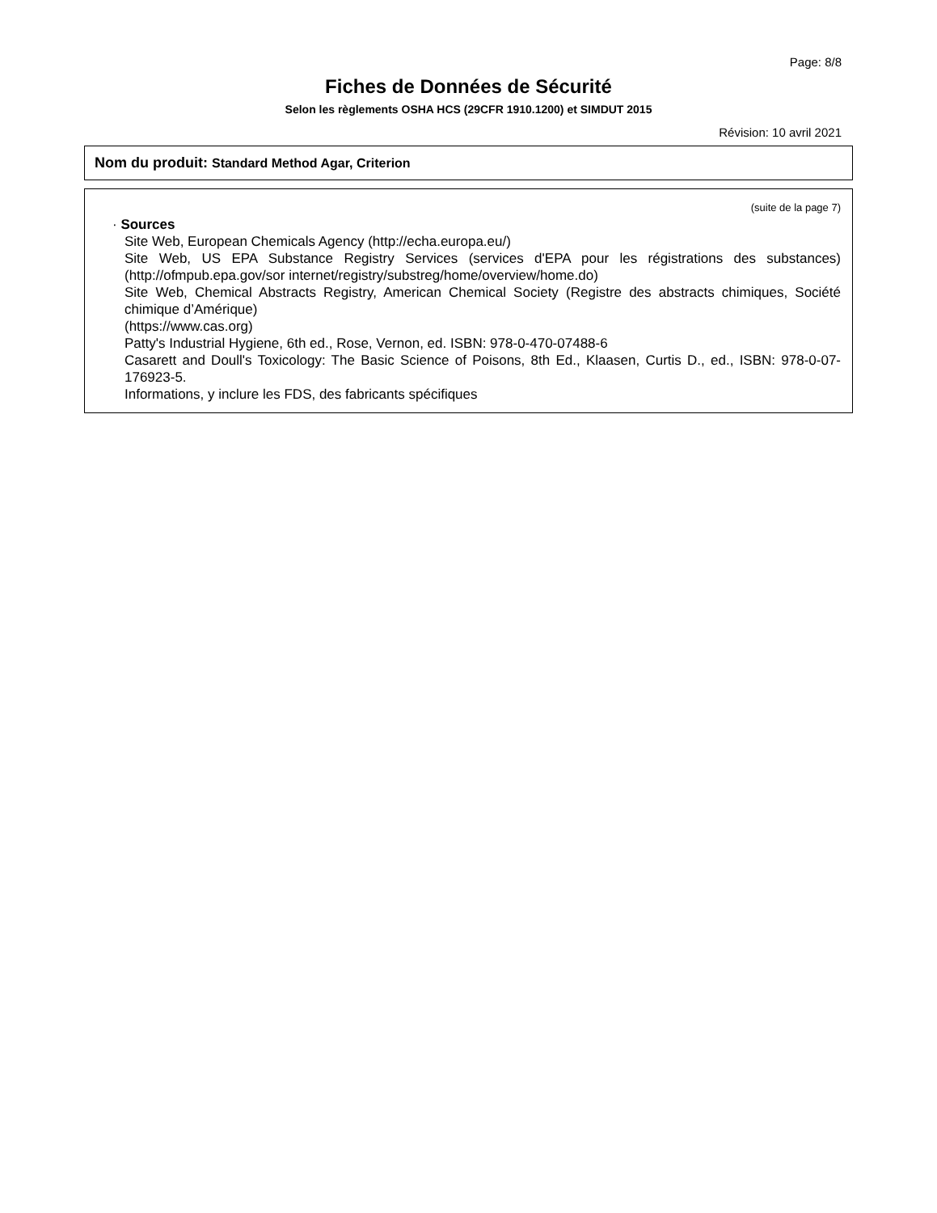Page: 8/8
Fiches de Données de Sécurité
Selon les règlements OSHA HCS (29CFR 1910.1200) et SIMDUT 2015
Révision: 10 avril 2021
Nom du produit: Standard Method Agar, Criterion
(suite de la page 7)
· Sources
Site Web, European Chemicals Agency (http://echa.europa.eu/)
Site Web, US EPA Substance Registry Services (services d'EPA pour les régistrations des substances) (http://ofmpub.epa.gov/sor internet/registry/substreg/home/overview/home.do)
Site Web, Chemical Abstracts Registry, American Chemical Society (Registre des abstracts chimiques, Société chimique d’Amérique)
(https://www.cas.org)
Patty's Industrial Hygiene, 6th ed., Rose, Vernon, ed. ISBN: 978-0-470-07488-6
Casarett and Doull's Toxicology: The Basic Science of Poisons, 8th Ed., Klaasen, Curtis D., ed., ISBN: 978-0-07-176923-5.
Informations, y inclure les FDS, des fabricants spécifiques